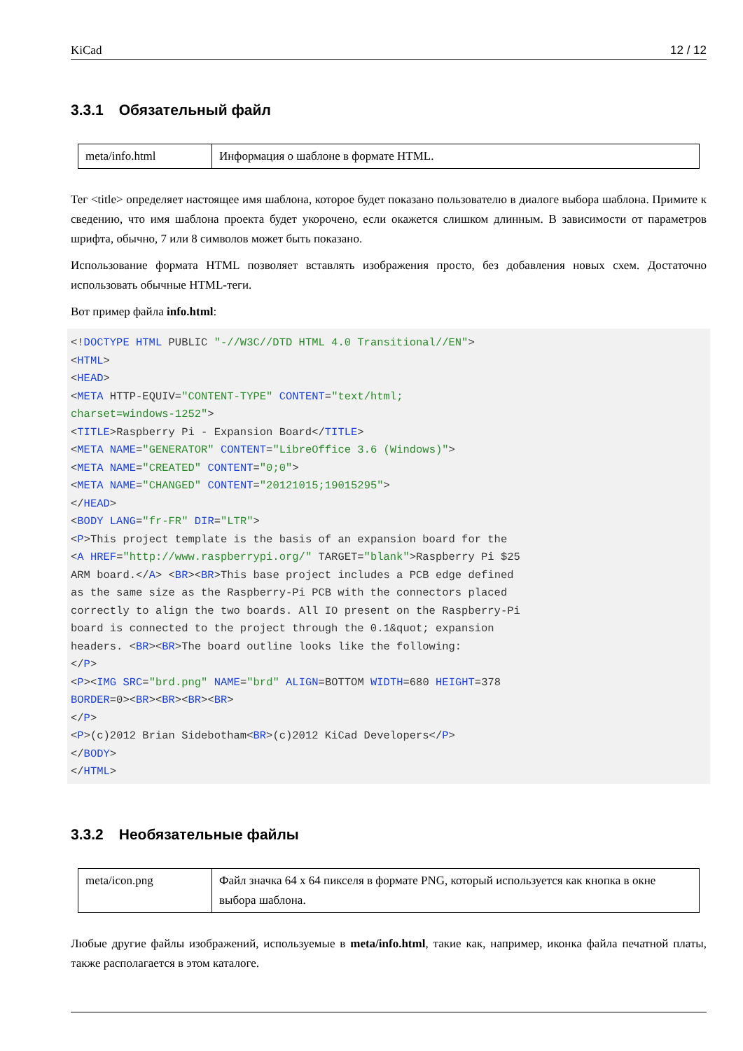KiCad 12 / 12
3.3.1 Обязательный файл
| meta/info.html | Информация о шаблоне в формате HTML. |
Тег <title> определяет настоящее имя шаблона, которое будет показано пользователю в диалоге выбора шаблона. Примите к сведению, что имя шаблона проекта будет укорочено, если окажется слишком длинным. В зависимости от параметров шрифта, обычно, 7 или 8 символов может быть показано.
Использование формата HTML позволяет вставлять изображения просто, без добавления новых схем. Достаточно использовать обычные HTML-теги.
Вот пример файла info.html:
<!DOCTYPE HTML PUBLIC "-//W3C//DTD HTML 4.0 Transitional//EN">
<HTML>
<HEAD>
<META HTTP-EQUIV="CONTENT-TYPE" CONTENT="text/html;
charset=windows-1252">
<TITLE>Raspberry Pi - Expansion Board</TITLE>
<META NAME="GENERATOR" CONTENT="LibreOffice 3.6 (Windows)">
<META NAME="CREATED" CONTENT="0;0">
<META NAME="CHANGED" CONTENT="20121015;19015295">
</HEAD>
<BODY LANG="fr-FR" DIR="LTR">
<P>This project template is the basis of an expansion board for the
<A HREF="http://www.raspberrypi.org/" TARGET="blank">Raspberry Pi $25
ARM board.</A> <BR><BR>This base project includes a PCB edge defined
as the same size as the Raspberry-Pi PCB with the connectors placed
correctly to align the two boards. All IO present on the Raspberry-Pi
board is connected to the project through the 0.1&quot; expansion
headers. <BR><BR>The board outline looks like the following:
</P>
<P><IMG SRC="brd.png" NAME="brd" ALIGN=BOTTOM WIDTH=680 HEIGHT=378
BORDER=0><BR><BR><BR><BR>
</P>
<P>(c)2012 Brian Sidebotham<BR>(c)2012 KiCad Developers</P>
</BODY>
</HTML>
3.3.2 Необязательные файлы
| meta/icon.png | Файл значка 64 x 64 пикселя в формате PNG, который используется как кнопка в окне выбора шаблона. |
Любые другие файлы изображений, используемые в meta/info.html, такие как, например, иконка файла печатной платы, также располагается в этом каталоге.